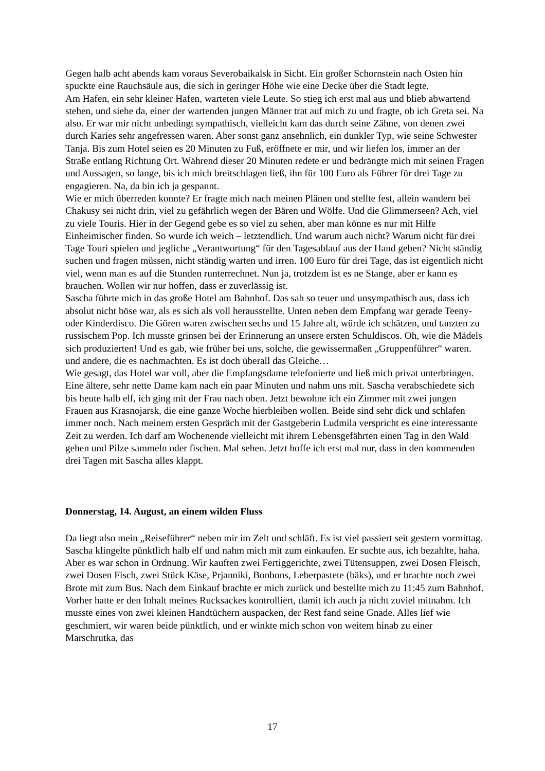Gegen halb acht abends kam voraus Severobaikalsk in Sicht. Ein großer Schornstein nach Osten hin spuckte eine Rauchsäule aus, die sich in geringer Höhe wie eine Decke über die Stadt legte.
Am Hafen, ein sehr kleiner Hafen, warteten viele Leute. So stieg ich erst mal aus und blieb abwartend stehen, und siehe da, einer der wartenden jungen Männer trat auf mich zu und fragte, ob ich Greta sei. Na also. Er war mir nicht unbedingt sympathisch, vielleicht kam das durch seine Zähne, von denen zwei durch Karies sehr angefressen waren. Aber sonst ganz ansehnlich, ein dunkler Typ, wie seine Schwester Tanja. Bis zum Hotel seien es 20 Minuten zu Fuß, eröffnete er mir, und wir liefen los, immer an der Straße entlang Richtung Ort. Während dieser 20 Minuten redete er und bedrängte mich mit seinen Fragen und Aussagen, so lange, bis ich mich breitschlagen ließ, ihn für 100 Euro als Führer für drei Tage zu engagieren. Na, da bin ich ja gespannt.
Wie er mich überreden konnte? Er fragte mich nach meinen Plänen und stellte fest, allein wandern bei Chakusy sei nicht drin, viel zu gefährlich wegen der Bären und Wölfe. Und die Glimmerseen? Ach, viel zu viele Touris. Hier in der Gegend gebe es so viel zu sehen, aber man könne es nur mit Hilfe Einheimischer finden. So wurde ich weich – letztendlich. Und warum auch nicht? Warum nicht für drei Tage Touri spielen und jegliche „Verantwortung“ für den Tagesablauf aus der Hand geben? Nicht ständig suchen und fragen müssen, nicht ständig warten und irren. 100 Euro für drei Tage, das ist eigentlich nicht viel, wenn man es auf die Stunden runterrechnet. Nun ja, trotzdem ist es ne Stange, aber er kann es brauchen. Wollen wir nur hoffen, dass er zuverlässig ist.
Sascha führte mich in das große Hotel am Bahnhof. Das sah so teuer und unsympathisch aus, dass ich absolut nicht böse war, als es sich als voll herausstellte. Unten neben dem Empfang war gerade Teeny- oder Kinderdisco. Die Gören waren zwischen sechs und 15 Jahre alt, würde ich schätzen, und tanzten zu russischem Pop. Ich musste grinsen bei der Erinnerung an unsere ersten Schuldiscos. Oh, wie die Mädels sich produzierten! Und es gab, wie früher bei uns, solche, die gewissermaßen „Gruppenführer“ waren. und andere, die es nachmachten. Es ist doch überall das Gleiche…
Wie gesagt, das Hotel war voll, aber die Empfangsdame telefonierte und ließ mich privat unterbringen. Eine ältere, sehr nette Dame kam nach ein paar Minuten und nahm uns mit. Sascha verabschiedete sich bis heute halb elf, ich ging mit der Frau nach oben. Jetzt bewohne ich ein Zimmer mit zwei jungen Frauen aus Krasnojarsk, die eine ganze Woche hierbleiben wollen. Beide sind sehr dick und schlafen immer noch. Nach meinem ersten Gespräch mit der Gastgeberin Ludmila verspricht es eine interessante Zeit zu werden. Ich darf am Wochenende vielleicht mit ihrem Lebensgefährten einen Tag in den Wald gehen und Pilze sammeln oder fischen. Mal sehen. Jetzt hoffe ich erst mal nur, dass in den kommenden drei Tagen mit Sascha alles klappt.
Donnerstag, 14. August, an einem wilden Fluss
Da liegt also mein „Reiseführer“ neben mir im Zelt und schläft. Es ist viel passiert seit gestern vormittag.
Sascha klingelte pünktlich halb elf und nahm mich mit zum einkaufen. Er suchte aus, ich bezahlte, haha. Aber es war schon in Ordnung. Wir kauften zwei Fertiggerichte, zwei Tütensuppen, zwei Dosen Fleisch, zwei Dosen Fisch, zwei Stück Käse, Prjanniki, Bonbons, Leberpastete (bäks), und er brachte noch zwei Brote mit zum Bus. Nach dem Einkauf brachte er mich zurück und bestellte mich zu 11:45 zum Bahnhof. Vorher hatte er den Inhalt meines Rucksackes kontrolliert, damit ich auch ja nicht zuviel mitnahm. Ich musste eines von zwei kleinen Handtüchern auspacken, der Rest fand seine Gnade. Alles lief wie geschmiert, wir waren beide pünktlich, und er winkte mich schon von weitem hinab zu einer Marschrutka, das
17